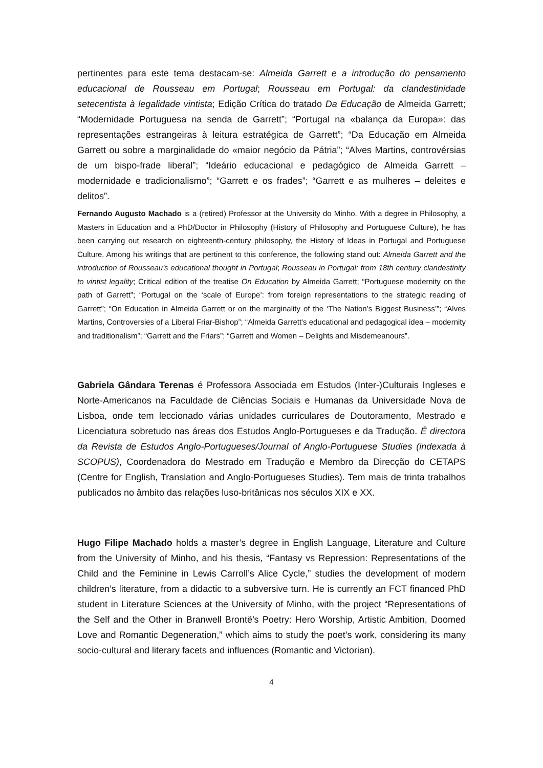pertinentes para este tema destacam-se: Almeida Garrett e a introdução do pensamento educacional de Rousseau em Portugal; Rousseau em Portugal: da clandestinidade setecentista à legalidade vintista; Edição Crítica do tratado Da Educação de Almeida Garrett; “Modernidade Portuguesa na senda de Garrett”; “Portugal na «balança da Europa»: das representações estrangeiras à leitura estratégica de Garrett”; “Da Educação em Almeida Garrett ou sobre a marginalidade do «maior negócio da Pátria”; “Alves Martins, controvérsias de um bispo-frade liberal”; “Ideário educacional e pedagógico de Almeida Garrett – modernidade e tradicionalismo”; “Garrett e os frades”; “Garrett e as mulheres – deleites e delitos”.
Fernando Augusto Machado is a (retired) Professor at the University do Minho. With a degree in Philosophy, a Masters in Education and a PhD/Doctor in Philosophy (History of Philosophy and Portuguese Culture), he has been carrying out research on eighteenth-century philosophy, the History of Ideas in Portugal and Portuguese Culture. Among his writings that are pertinent to this conference, the following stand out: Almeida Garrett and the introduction of Rousseau's educational thought in Portugal; Rousseau in Portugal: from 18th century clandestinity to vintist legality; Critical edition of the treatise On Education by Almeida Garrett; “Portuguese modernity on the path of Garrett”; “Portugal on the ‘scale of Europe’: from foreign representations to the strategic reading of Garrett”; “On Education in Almeida Garrett or on the marginality of the ‘The Nation’s Biggest Business’”; “Alves Martins, Controversies of a Liberal Friar-Bishop”; “Almeida Garrett's educational and pedagogical idea – modernity and traditionalism”; “Garrett and the Friars”; “Garrett and Women – Delights and Misdemeanours”.
Gabriela Gândara Terenas é Professora Associada em Estudos (Inter-)Culturais Ingleses e Norte-Americanos na Faculdade de Ciências Sociais e Humanas da Universidade Nova de Lisboa, onde tem leccionado várias unidades curriculares de Doutoramento, Mestrado e Licenciatura sobretudo nas áreas dos Estudos Anglo-Portugueses e da Tradução. É directora da Revista de Estudos Anglo-Portugueses/Journal of Anglo-Portuguese Studies (indexada à SCOPUS), Coordenadora do Mestrado em Tradução e Membro da Direcção do CETAPS (Centre for English, Translation and Anglo-Portugueses Studies). Tem mais de trinta trabalhos publicados no âmbito das relações luso-britânicas nos séculos XIX e XX.
Hugo Filipe Machado holds a master’s degree in English Language, Literature and Culture from the University of Minho, and his thesis, “Fantasy vs Repression: Representations of the Child and the Feminine in Lewis Carroll’s Alice Cycle,” studies the development of modern children’s literature, from a didactic to a subversive turn. He is currently an FCT financed PhD student in Literature Sciences at the University of Minho, with the project “Representations of the Self and the Other in Branwell Brontë’s Poetry: Hero Worship, Artistic Ambition, Doomed Love and Romantic Degeneration,” which aims to study the poet’s work, considering its many socio-cultural and literary facets and influences (Romantic and Victorian).
4